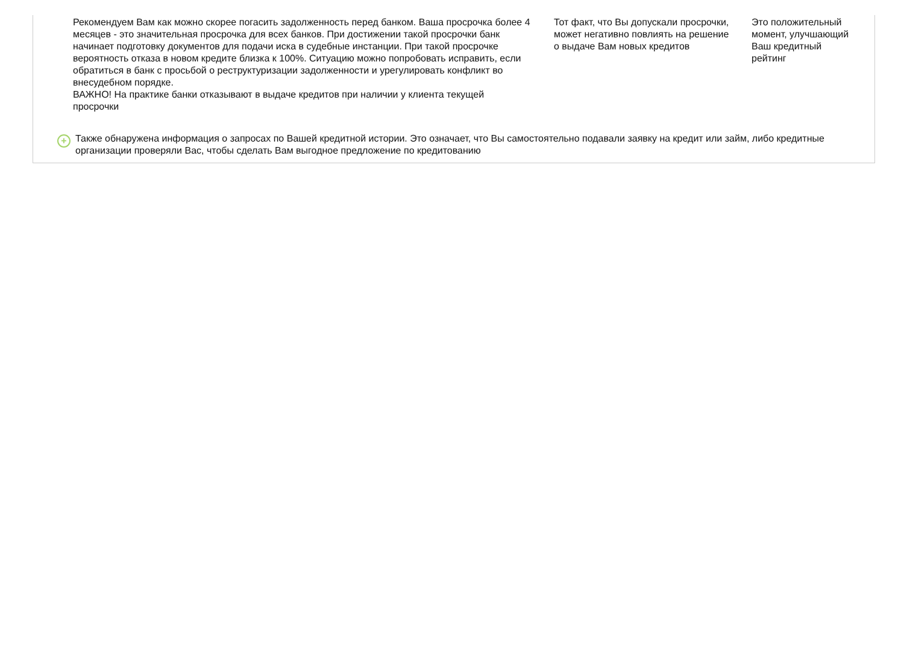Рекомендуем Вам как можно скорее погасить задолженность перед банком. Ваша просрочка более 4 месяцев - это значительная просрочка для всех банков. При достижении такой просрочки банк начинает подготовку документов для подачи иска в судебные инстанции. При такой просрочке вероятность отказа в новом кредите близка к 100%. Ситуацию можно попробовать исправить, если обратиться в банк с просьбой о реструктуризации задолженности и урегулировать конфликт во внесудебном порядке.
ВАЖНО! На практике банки отказывают в выдаче кредитов при наличии у клиента текущей просрочки
Тот факт, что Вы допускали просрочки, может негативно повлиять на решение о выдаче Вам новых кредитов
Это положительный момент, улучшающий Ваш кредитный рейтинг
+
Также обнаружена информация о запросах по Вашей кредитной истории. Это означает, что Вы самостоятельно подавали заявку на кредит или займ, либо кредитные организации проверяли Вас, чтобы сделать Вам выгодное предложение по кредитованию